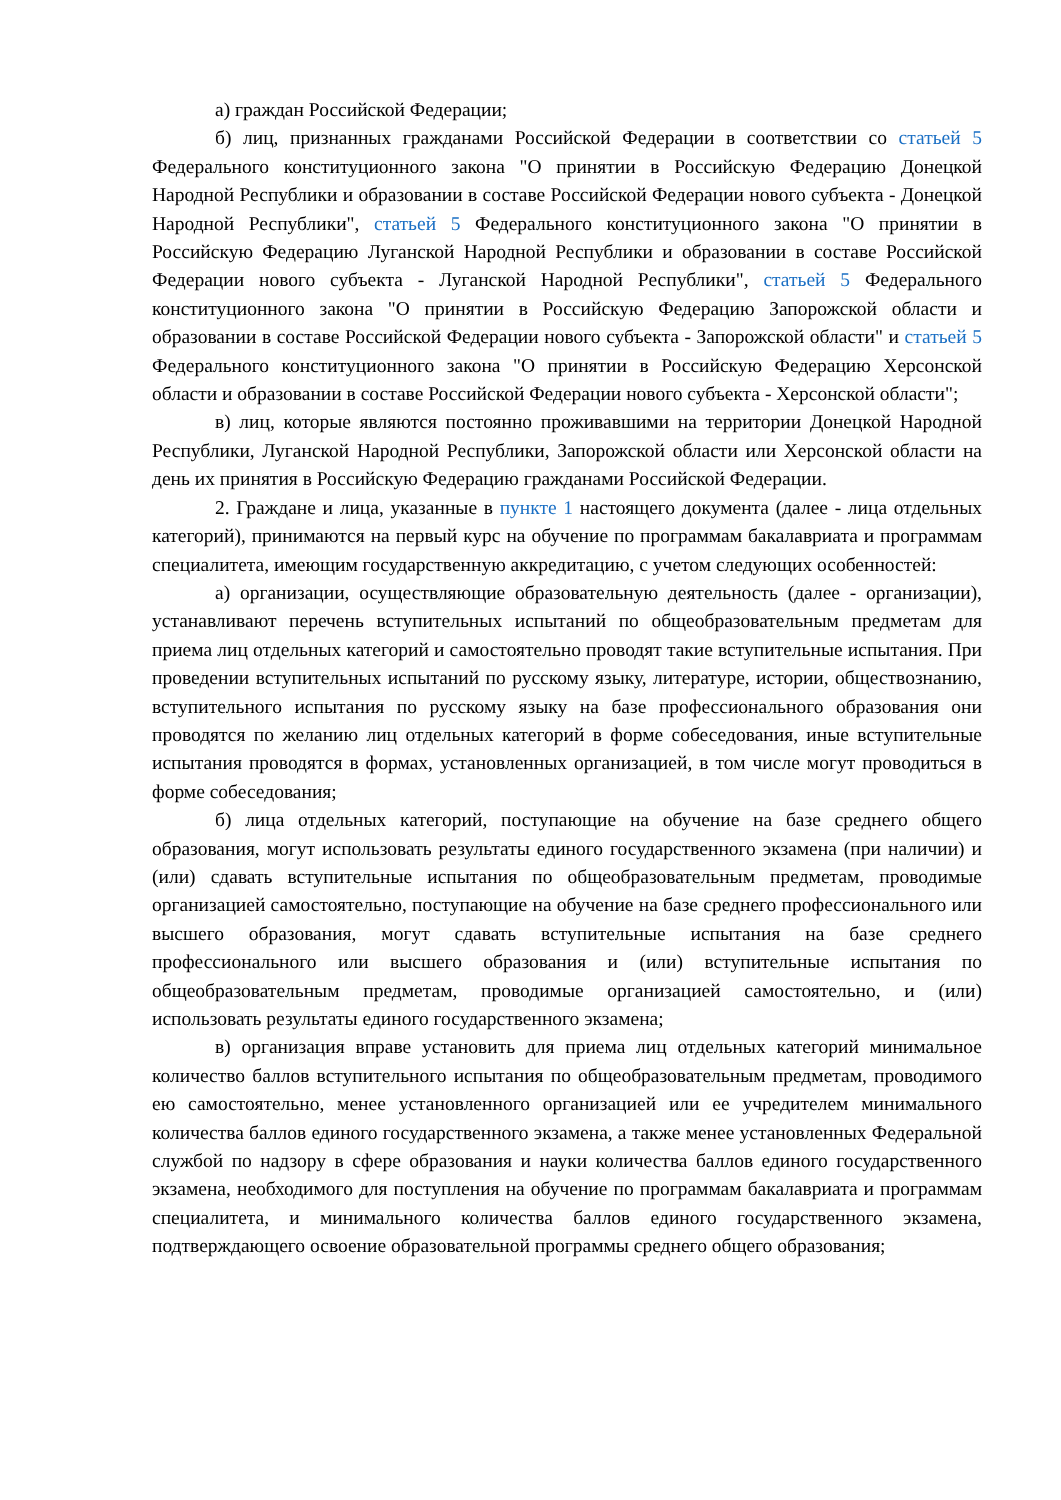а) граждан Российской Федерации;
б) лиц, признанных гражданами Российской Федерации в соответствии со статьей 5 Федерального конституционного закона "О принятии в Российскую Федерацию Донецкой Народной Республики и образовании в составе Российской Федерации нового субъекта - Донецкой Народной Республики", статьей 5 Федерального конституционного закона "О принятии в Российскую Федерацию Луганской Народной Республики и образовании в составе Российской Федерации нового субъекта - Луганской Народной Республики", статьей 5 Федерального конституционного закона "О принятии в Российскую Федерацию Запорожской области и образовании в составе Российской Федерации нового субъекта - Запорожской области" и статьей 5 Федерального конституционного закона "О принятии в Российскую Федерацию Херсонской области и образовании в составе Российской Федерации нового субъекта - Херсонской области";
в) лиц, которые являются постоянно проживавшими на территории Донецкой Народной Республики, Луганской Народной Республики, Запорожской области или Херсонской области на день их принятия в Российскую Федерацию гражданами Российской Федерации.
2. Граждане и лица, указанные в пункте 1 настоящего документа (далее - лица отдельных категорий), принимаются на первый курс на обучение по программам бакалавриата и программам специалитета, имеющим государственную аккредитацию, с учетом следующих особенностей:
а) организации, осуществляющие образовательную деятельность (далее - организации), устанавливают перечень вступительных испытаний по общеобразовательным предметам для приема лиц отдельных категорий и самостоятельно проводят такие вступительные испытания. При проведении вступительных испытаний по русскому языку, литературе, истории, обществознанию, вступительного испытания по русскому языку на базе профессионального образования они проводятся по желанию лиц отдельных категорий в форме собеседования, иные вступительные испытания проводятся в формах, установленных организацией, в том числе могут проводиться в форме собеседования;
б) лица отдельных категорий, поступающие на обучение на базе среднего общего образования, могут использовать результаты единого государственного экзамена (при наличии) и (или) сдавать вступительные испытания по общеобразовательным предметам, проводимые организацией самостоятельно, поступающие на обучение на базе среднего профессионального или высшего образования, могут сдавать вступительные испытания на базе среднего профессионального или высшего образования и (или) вступительные испытания по общеобразовательным предметам, проводимые организацией самостоятельно, и (или) использовать результаты единого государственного экзамена;
в) организация вправе установить для приема лиц отдельных категорий минимальное количество баллов вступительного испытания по общеобразовательным предметам, проводимого ею самостоятельно, менее установленного организацией или ее учредителем минимального количества баллов единого государственного экзамена, а также менее установленных Федеральной службой по надзору в сфере образования и науки количества баллов единого государственного экзамена, необходимого для поступления на обучение по программам бакалавриата и программам специалитета, и минимального количества баллов единого государственного экзамена, подтверждающего освоение образовательной программы среднего общего образования;